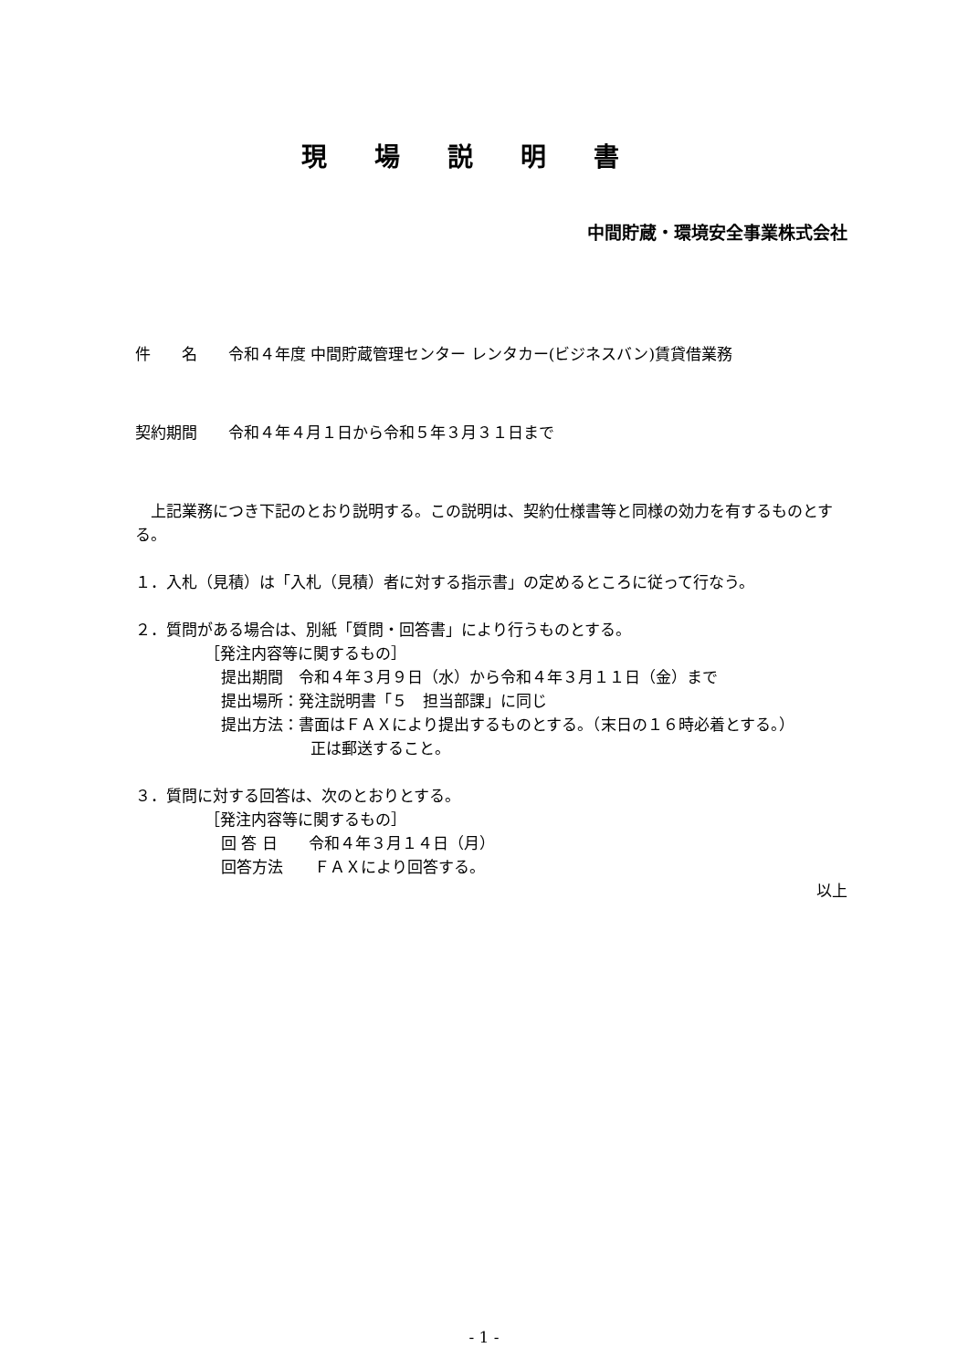現場説明書
中間貯蔵・環境安全事業株式会社
件　　名　　令和４年度 中間貯蔵管理センター レンタカー(ビジネスバン)賃貸借業務
契約期間　　令和４年４月１日から令和５年３月３１日まで
　上記業務につき下記のとおり説明する。この説明は、契約仕様書等と同様の効力を有するものとする。
１．入札（見積）は「入札（見積）者に対する指示書」の定めるところに従って行なう。
２．質問がある場合は、別紙「質問・回答書」により行うものとする。
［発注内容等に関するもの］
提出期間　令和４年３月９日（水）から令和４年３月１１日（金）まで
提出場所：発注説明書「５　担当部課」に同じ
提出方法：書面はＦＡＸにより提出するものとする。（末日の１６時必着とする。）
正は郵送すること。
３．質問に対する回答は、次のとおりとする。
［発注内容等に関するもの］
回 答 日　　令和４年３月１４日（月）
回答方法　　ＦＡＸにより回答する。
以上
- 1 -